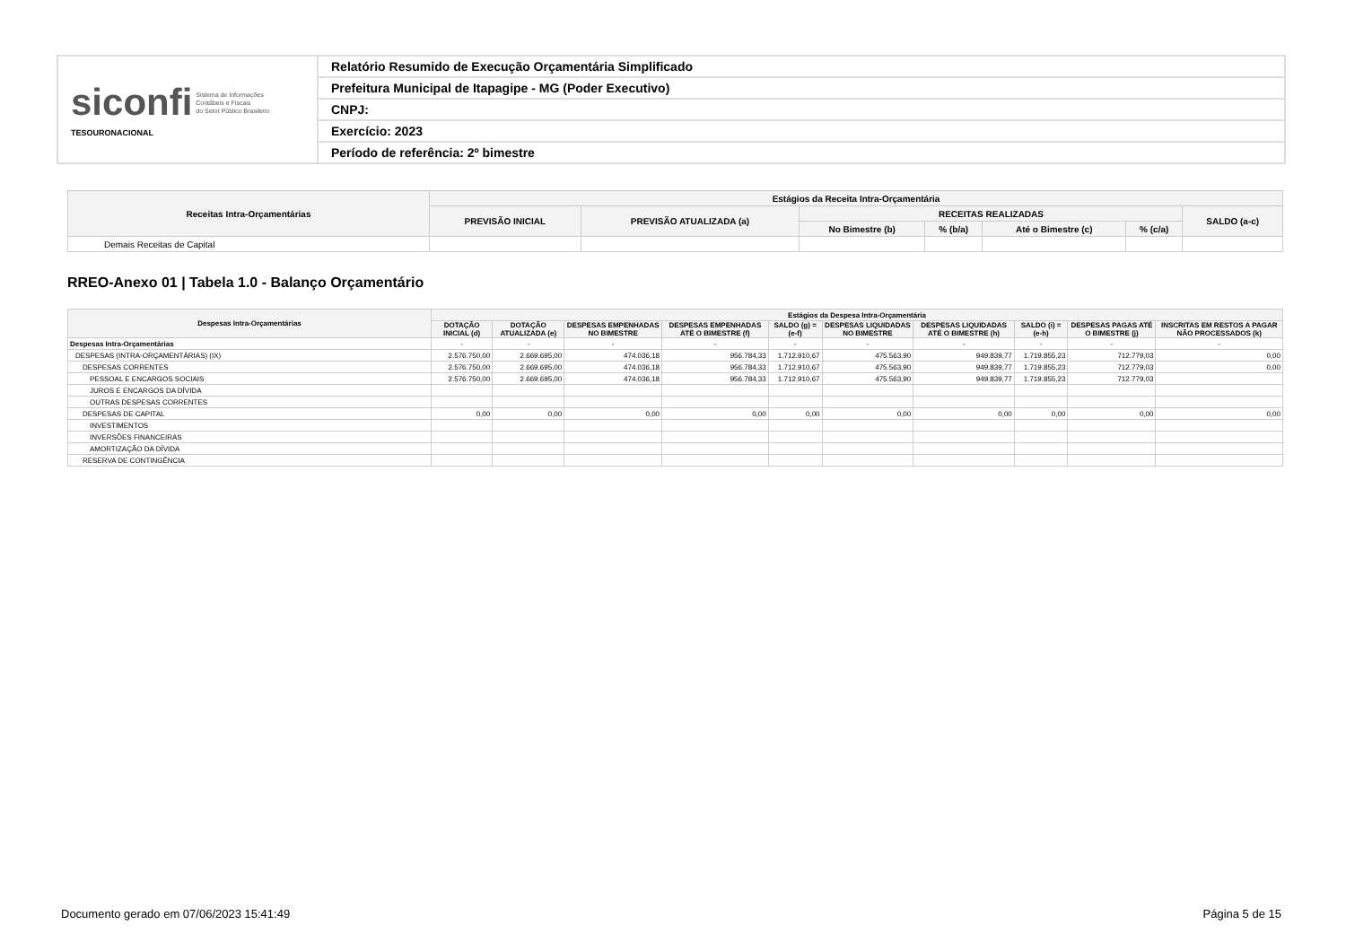| siconfi Sistema de Informações Contábeis e Fiscais do Setor Público Brasileiro TESOURONACIONAL | Relatório Resumido de Execução Orçamentária Simplificado |
| | Prefeitura Municipal de Itapagipe - MG (Poder Executivo) |
| | CNPJ: |
| | Exercício: 2023 |
| | Período de referência: 2º bimestre |
| Receitas Intra-Orçamentárias | Estágios da Receita Intra-Orçamentária | | | | | | |
| --- | --- | --- | --- | --- | --- | --- | --- |
| | PREVISÃO INICIAL | PREVISÃO ATUALIZADA (a) | RECEITAS REALIZADAS | | | | SALDO (a-c) |
| | | | No Bimestre (b) | % (b/a) | Até o Bimestre (c) | % (c/a) | |
| Demais Receitas de Capital | | | | | | | |
RREO-Anexo 01 | Tabela 1.0 - Balanço Orçamentário
| Despesas Intra-Orçamentárias | Estágios da Despesa Intra-Orçamentária | | | | | | | | | |
| --- | --- | --- | --- | --- | --- | --- | --- | --- | --- | --- |
| | DOTAÇÃO INICIAL (d) | DOTAÇÃO ATUALIZADA (e) | DESPESAS EMPENHADAS NO BIMESTRE | DESPESAS EMPENHADAS ATÉ O BIMESTRE (f) | SALDO (g) = (e-f) | DESPESAS LIQUIDADAS NO BIMESTRE | DESPESAS LIQUIDADAS ATÉ O BIMESTRE (h) | SALDO (i) = (e-h) | DESPESAS PAGAS ATÉ O BIMESTRE (j) | INSCRITAS EM RESTOS A PAGAR NÃO PROCESSADOS (k) |
| Despesas Intra-Orçamentárias | - | - | - | - | - | - | - | - | - | - |
| DESPESAS (INTRA-ORÇAMENTÁRIAS) (IX) | 2.576.750,00 | 2.669.695,00 | 474.036,18 | 956.784,33 | 1.712.910,67 | 475.563,90 | 949.839,77 | 1.719.855,23 | 712.779,03 | 0,00 |
| DESPESAS CORRENTES | 2.576.750,00 | 2.669.695,00 | 474.036,18 | 956.784,33 | 1.712.910,67 | 475.563,90 | 949.839,77 | 1.719.855,23 | 712.779,03 | 0,00 |
| PESSOAL E ENCARGOS SOCIAIS | 2.576.750,00 | 2.669.695,00 | 474.036,18 | 956.784,33 | 1.712.910,67 | 475.563,90 | 949.839,77 | 1.719.855,23 | 712.779,03 | |
| JUROS E ENCARGOS DA DÍVIDA | | | | | | | | | | |
| OUTRAS DESPESAS CORRENTES | | | | | | | | | | |
| DESPESAS DE CAPITAL | 0,00 | 0,00 | 0,00 | 0,00 | 0,00 | 0,00 | 0,00 | 0,00 | 0,00 | 0,00 |
| INVESTIMENTOS | | | | | | | | | | |
| INVERSÕES FINANCEIRAS | | | | | | | | | | |
| AMORTIZAÇÃO DA DÍVIDA | | | | | | | | | | |
| RESERVA DE CONTINGÊNCIA | | | | | | | | | | |
Documento gerado em 07/06/2023 15:41:49
Página 5 de 15